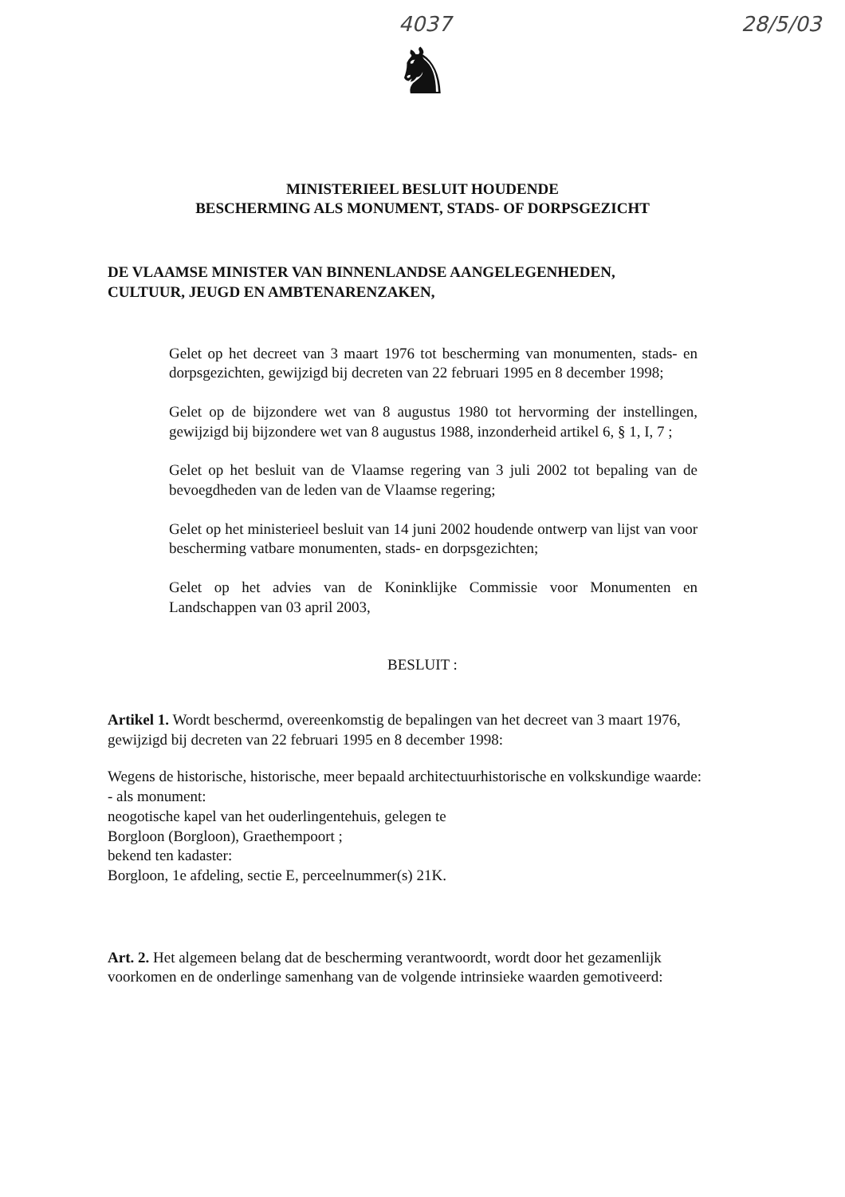4037 28/5/03
♞
MINISTERIEEL BESLUIT HOUDENDE
BESCHERMING ALS MONUMENT, STADS- OF DORPSGEZICHT
DE VLAAMSE MINISTER VAN BINNENLANDSE AANGELEGENHEDEN,
CULTUUR, JEUGD EN AMBTENARENZAKEN,
Gelet op het decreet van 3 maart 1976 tot bescherming van monumenten, stads- en dorpsgezichten, gewijzigd bij decreten van 22 februari 1995 en 8 december 1998;
Gelet op de bijzondere wet van 8 augustus 1980 tot hervorming der instellingen, gewijzigd bij bijzondere wet van 8 augustus 1988, inzonderheid artikel 6, § 1, I, 7 ;
Gelet op het besluit van de Vlaamse regering van 3 juli 2002 tot bepaling van de bevoegdheden van de leden van de Vlaamse regering;
Gelet op het ministerieel besluit van 14 juni 2002 houdende ontwerp van lijst van voor bescherming vatbare monumenten, stads- en dorpsgezichten;
Gelet op het advies van de Koninklijke Commissie voor Monumenten en Landschappen van 03 april 2003,
BESLUIT :
Artikel 1. Wordt beschermd, overeenkomstig de bepalingen van het decreet van 3 maart 1976, gewijzigd bij decreten van 22 februari 1995 en 8 december 1998:
Wegens de historische, historische, meer bepaald architectuurhistorische en volkskundige waarde:
- als monument:
neogotische kapel van het ouderlingentehuis, gelegen te
Borgloon (Borgloon), Graethempoort ;
bekend ten kadaster:
Borgloon, 1e afdeling, sectie E, perceelnummer(s) 21K.
Art. 2. Het algemeen belang dat de bescherming verantwoordt, wordt door het gezamenlijk voorkomen en de onderlinge samenhang van de volgende intrinsieke waarden gemotiveerd: